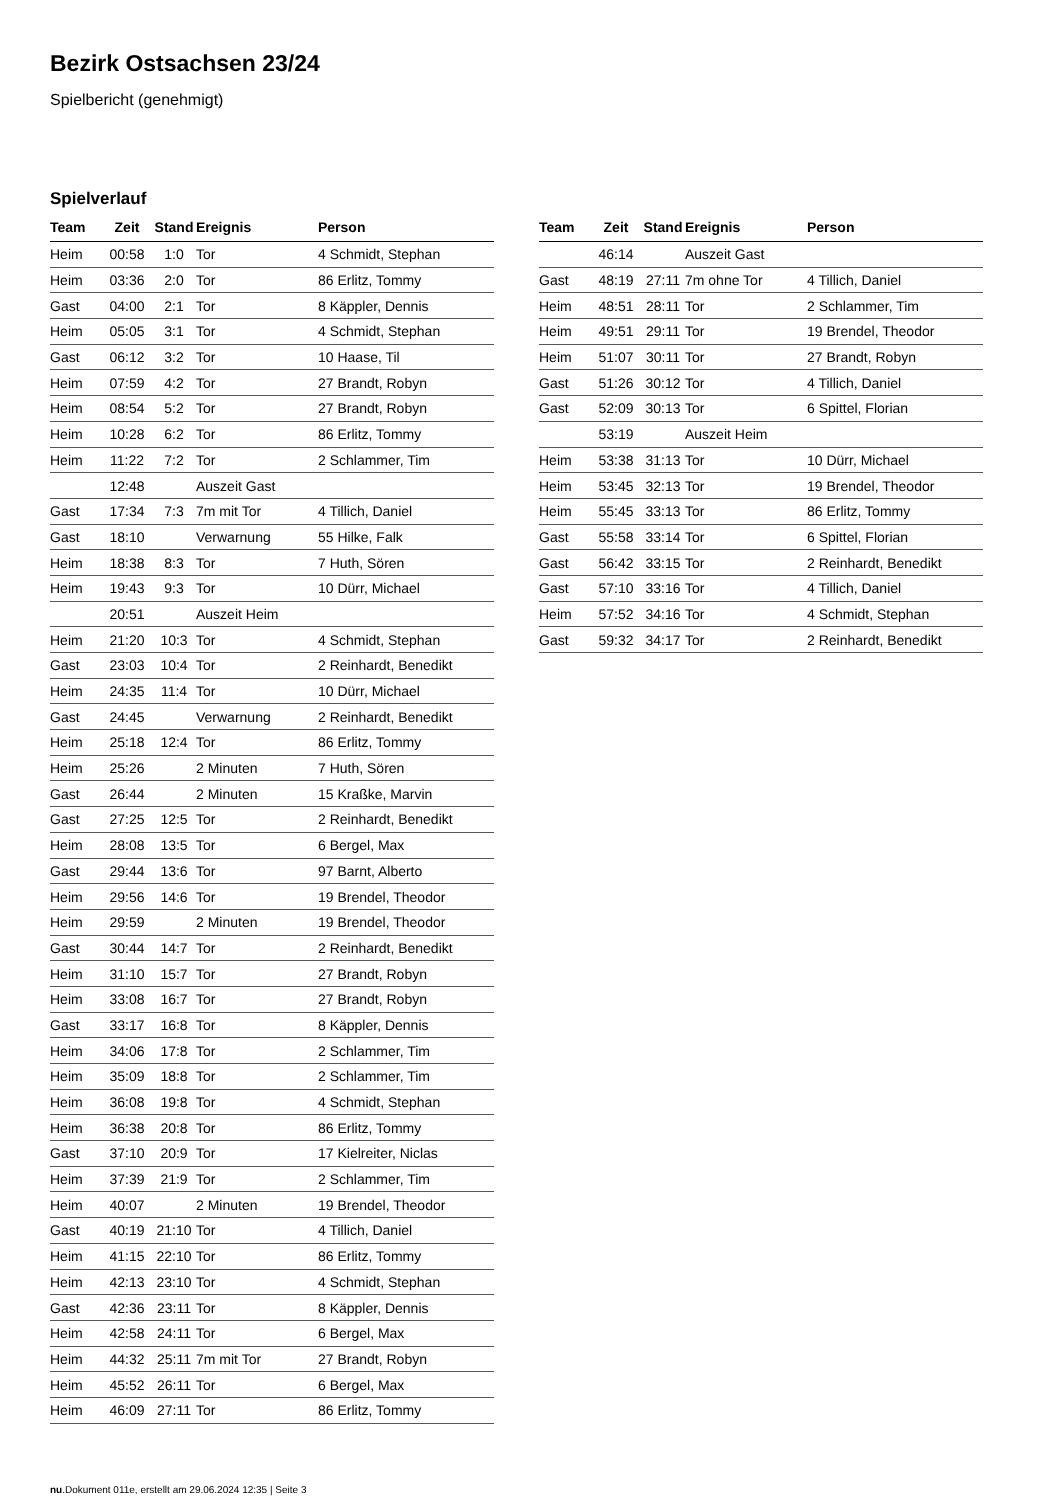Bezirk Ostsachsen 23/24
Spielbericht (genehmigt)
Spielverlauf
| Team | Zeit | Stand | Ereignis | Person |
| --- | --- | --- | --- | --- |
| Heim | 00:58 | 1:0 | Tor | 4 Schmidt, Stephan |
| Heim | 03:36 | 2:0 | Tor | 86 Erlitz, Tommy |
| Gast | 04:00 | 2:1 | Tor | 8 Käppler, Dennis |
| Heim | 05:05 | 3:1 | Tor | 4 Schmidt, Stephan |
| Gast | 06:12 | 3:2 | Tor | 10 Haase, Til |
| Heim | 07:59 | 4:2 | Tor | 27 Brandt, Robyn |
| Heim | 08:54 | 5:2 | Tor | 27 Brandt, Robyn |
| Heim | 10:28 | 6:2 | Tor | 86 Erlitz, Tommy |
| Heim | 11:22 | 7:2 | Tor | 2 Schlammer, Tim |
| | 12:48 | | Auszeit Gast | |
| Gast | 17:34 | 7:3 | 7m mit Tor | 4 Tillich, Daniel |
| Gast | 18:10 | | Verwarnung | 55 Hilke, Falk |
| Heim | 18:38 | 8:3 | Tor | 7 Huth, Sören |
| Heim | 19:43 | 9:3 | Tor | 10 Dürr, Michael |
| | 20:51 | | Auszeit Heim | |
| Heim | 21:20 | 10:3 | Tor | 4 Schmidt, Stephan |
| Gast | 23:03 | 10:4 | Tor | 2 Reinhardt, Benedikt |
| Heim | 24:35 | 11:4 | Tor | 10 Dürr, Michael |
| Gast | 24:45 | | Verwarnung | 2 Reinhardt, Benedikt |
| Heim | 25:18 | 12:4 | Tor | 86 Erlitz, Tommy |
| Heim | 25:26 | | 2 Minuten | 7 Huth, Sören |
| Gast | 26:44 | | 2 Minuten | 15 Kraßke, Marvin |
| Gast | 27:25 | 12:5 | Tor | 2 Reinhardt, Benedikt |
| Heim | 28:08 | 13:5 | Tor | 6 Bergel, Max |
| Gast | 29:44 | 13:6 | Tor | 97 Barnt, Alberto |
| Heim | 29:56 | 14:6 | Tor | 19 Brendel, Theodor |
| Heim | 29:59 | | 2 Minuten | 19 Brendel, Theodor |
| Gast | 30:44 | 14:7 | Tor | 2 Reinhardt, Benedikt |
| Heim | 31:10 | 15:7 | Tor | 27 Brandt, Robyn |
| Heim | 33:08 | 16:7 | Tor | 27 Brandt, Robyn |
| Gast | 33:17 | 16:8 | Tor | 8 Käppler, Dennis |
| Heim | 34:06 | 17:8 | Tor | 2 Schlammer, Tim |
| Heim | 35:09 | 18:8 | Tor | 2 Schlammer, Tim |
| Heim | 36:08 | 19:8 | Tor | 4 Schmidt, Stephan |
| Heim | 36:38 | 20:8 | Tor | 86 Erlitz, Tommy |
| Gast | 37:10 | 20:9 | Tor | 17 Kielreiter, Niclas |
| Heim | 37:39 | 21:9 | Tor | 2 Schlammer, Tim |
| Heim | 40:07 | | 2 Minuten | 19 Brendel, Theodor |
| Gast | 40:19 | 21:10 | Tor | 4 Tillich, Daniel |
| Heim | 41:15 | 22:10 | Tor | 86 Erlitz, Tommy |
| Heim | 42:13 | 23:10 | Tor | 4 Schmidt, Stephan |
| Gast | 42:36 | 23:11 | Tor | 8 Käppler, Dennis |
| Heim | 42:58 | 24:11 | Tor | 6 Bergel, Max |
| Heim | 44:32 | 25:11 | 7m mit Tor | 27 Brandt, Robyn |
| Heim | 45:52 | 26:11 | Tor | 6 Bergel, Max |
| Heim | 46:09 | 27:11 | Tor | 86 Erlitz, Tommy |
| Team | Zeit | Stand | Ereignis | Person |
| --- | --- | --- | --- | --- |
| | 46:14 | | Auszeit Gast | |
| Gast | 48:19 | 27:11 | 7m ohne Tor | 4 Tillich, Daniel |
| Heim | 48:51 | 28:11 | Tor | 2 Schlammer, Tim |
| Heim | 49:51 | 29:11 | Tor | 19 Brendel, Theodor |
| Heim | 51:07 | 30:11 | Tor | 27 Brandt, Robyn |
| Gast | 51:26 | 30:12 | Tor | 4 Tillich, Daniel |
| Gast | 52:09 | 30:13 | Tor | 6 Spittel, Florian |
| | 53:19 | | Auszeit Heim | |
| Heim | 53:38 | 31:13 | Tor | 10 Dürr, Michael |
| Heim | 53:45 | 32:13 | Tor | 19 Brendel, Theodor |
| Heim | 55:45 | 33:13 | Tor | 86 Erlitz, Tommy |
| Gast | 55:58 | 33:14 | Tor | 6 Spittel, Florian |
| Gast | 56:42 | 33:15 | Tor | 2 Reinhardt, Benedikt |
| Gast | 57:10 | 33:16 | Tor | 4 Tillich, Daniel |
| Heim | 57:52 | 34:16 | Tor | 4 Schmidt, Stephan |
| Gast | 59:32 | 34:17 | Tor | 2 Reinhardt, Benedikt |
nu.Dokument 011e, erstellt am 29.06.2024 12:35 | Seite 3